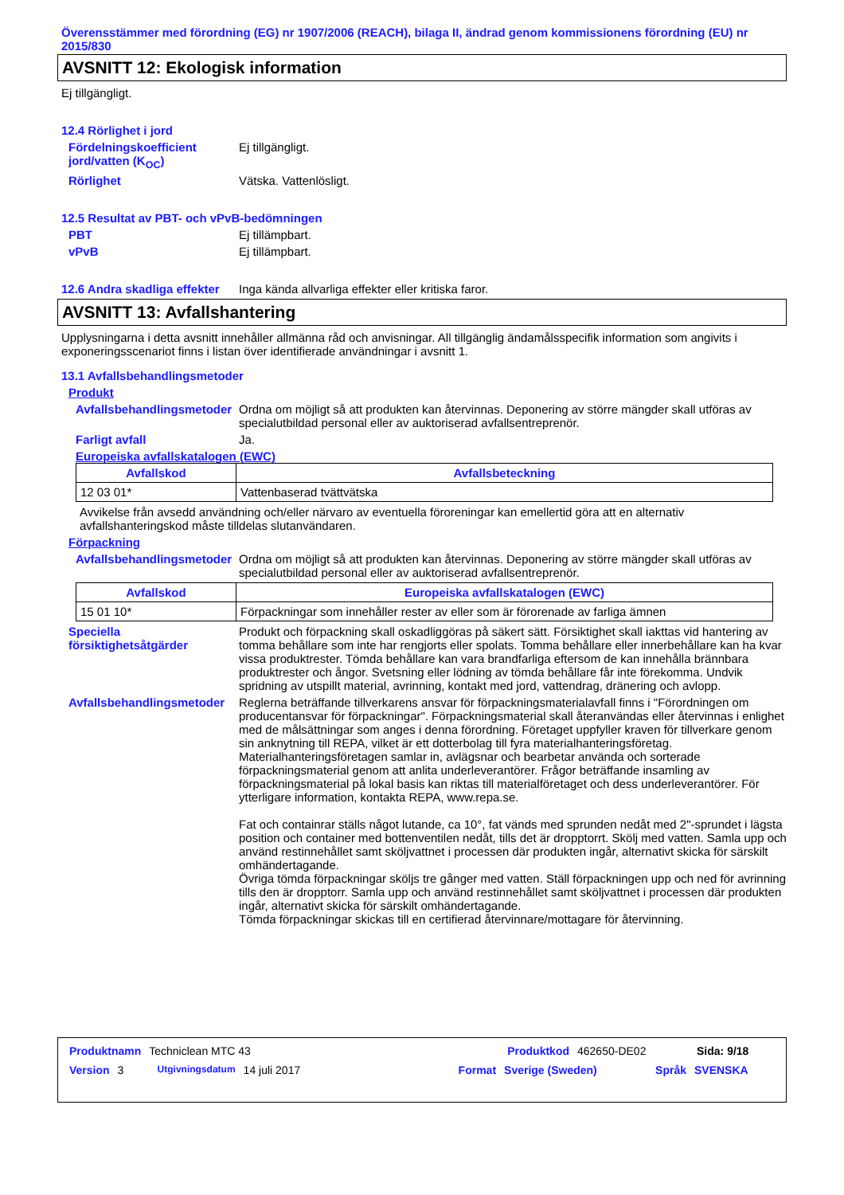Överensstämmer med förordning (EG) nr 1907/2006 (REACH), bilaga II, ändrad genom kommissionens förordning (EU) nr 2015/830
AVSNITT 12: Ekologisk information
Ej tillgängligt.
12.4 Rörlighet i jord
Fördelningskoefficient jord/vatten (K<sub>OC</sub>)
Ej tillgängligt.
Rörlighet Vätska. Vattenlösligt.
12.5 Resultat av PBT- och vPvB-bedömningen
PBT Ej tillämpbart.
vPvB Ej tillämpbart.
12.6 Andra skadliga effekter
Inga kända allvarliga effekter eller kritiska faror.
AVSNITT 13: Avfallshantering
Upplysningarna i detta avsnitt innehåller allmänna råd och anvisningar. All tillgänglig ändamålsspecifik information som angivits i exponeringsscenariot finns i listan över identifierade användningar i avsnitt 1.
13.1 Avfallsbehandlingsmetoder
Produkt
Avfallsbehandlingsmetoder
Ordna om möjligt så att produkten kan återvinnas. Deponering av större mängder skall utföras av specialutbildad personal eller av auktoriserad avfallsentreprenör.
Farligt avfall Ja.
Europeiska avfallskatalogen (EWC)
| Avfallskod | Avfallsbeteckning |
| --- | --- |
| 12 03 01* | Vattenbaserad tvättvätska |
Avvikelse från avsedd användning och/eller närvaro av eventuella föroreningar kan emellertid göra att en alternativ avfallshanteringskod måste tilldelas slutanvändaren.
Förpackning
Avfallsbehandlingsmetoder
Ordna om möjligt så att produkten kan återvinnas. Deponering av större mängder skall utföras av specialutbildad personal eller av auktoriserad avfallsentreprenör.
| Avfallskod | Europeiska avfallskatalogen (EWC) |
| --- | --- |
| 15 01 10* | Förpackningar som innehåller rester av eller som är förorenade av farliga ämnen |
Speciella försiktighetsåtgärder
Produkt och förpackning skall oskadliggöras på säkert sätt. Försiktighet skall iakttas vid hantering av tomma behållare som inte har rengjorts eller spolats. Tomma behållare eller innerbehållare kan ha kvar vissa produktrester. Tömda behållare kan vara brandfarliga eftersom de kan innehålla brännbara produktrester och ångor. Svetsning eller lödning av tömda behållare får inte förekomma. Undvik spridning av utspillt material, avrinning, kontakt med jord, vattendrag, dränering och avlopp.
Avfallsbehandlingsmetoder
Reglerna beträffande tillverkarens ansvar för förpackningsmaterialavfall finns i "Förordningen om producentansvar för förpackningar". Förpackningsmaterial skall återanvändas eller återvinnas i enlighet med de målsättningar som anges i denna förordning. Företaget uppfyller kraven för tillverkare genom sin anknytning till REPA, vilket är ett dotterbolag till fyra materialhanteringsföretag. Materialhanteringsföretagen samlar in, avlägsnar och bearbetar använda och sorterade förpackningsmaterial genom att anlita underleverantörer. Frågor beträffande insamling av förpackningsmaterial på lokal basis kan riktas till materialföretaget och dess underleverantörer. För ytterligare information, kontakta REPA, www.repa.se.
Fat och containrar ställs något lutande, ca 10°, fat vänds med sprunden nedåt med 2"-sprundet i lägsta position och container med bottenventilen nedåt, tills det är dropptorrt. Skölj med vatten. Samla upp och använd restinnehållet samt sköljvattnet i processen där produkten ingår, alternativt skicka för särskilt omhändertagande.
Övriga tömda förpackningar sköljs tre gånger med vatten. Ställ förpackningen upp och ned för avrinning tills den är dropptorr. Samla upp och använd restinnehållet samt sköljvattnet i processen där produkten ingår, alternativt skicka för särskilt omhändertagande.
Tömda förpackningar skickas till en certifierad återvinnare/mottagare för återvinning.
Produktnamn Techniclean MTC 43 Produktkod 462650-DE02 Sida: 9/18
Version 3 Utgivningsdatum 14 juli 2017 Format Sverige (Sweden) Språk SVENSKA